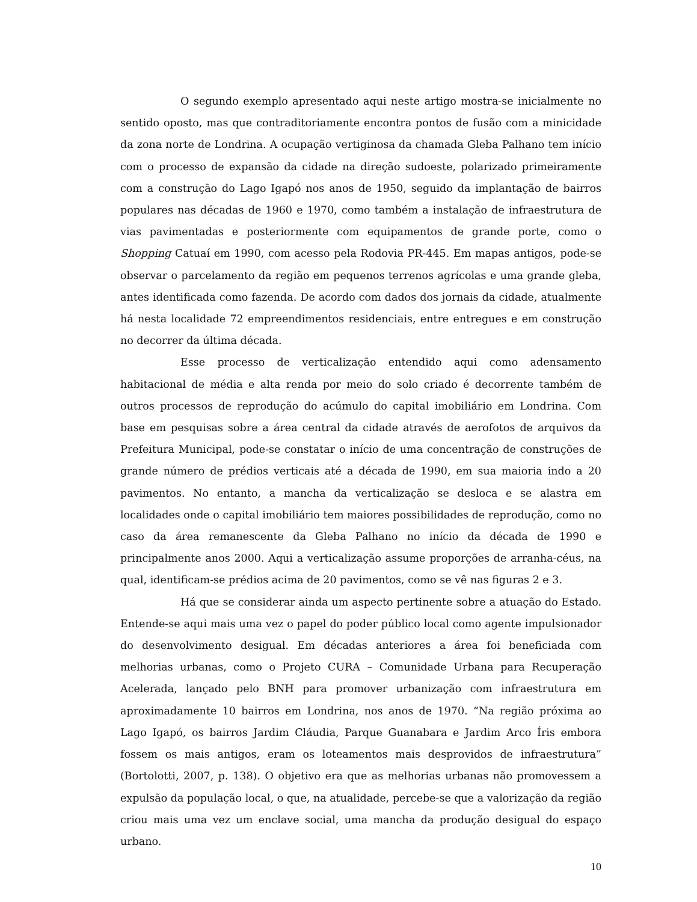O segundo exemplo apresentado aqui neste artigo mostra-se inicialmente no sentido oposto, mas que contraditoriamente encontra pontos de fusão com a minicidade da zona norte de Londrina. A ocupação vertiginosa da chamada Gleba Palhano tem início com o processo de expansão da cidade na direção sudoeste, polarizado primeiramente com a construção do Lago Igapó nos anos de 1950, seguido da implantação de bairros populares nas décadas de 1960 e 1970, como também a instalação de infraestrutura de vias pavimentadas e posteriormente com equipamentos de grande porte, como o Shopping Catuaí em 1990, com acesso pela Rodovia PR-445. Em mapas antigos, pode-se observar o parcelamento da região em pequenos terrenos agrícolas e uma grande gleba, antes identificada como fazenda. De acordo com dados dos jornais da cidade, atualmente há nesta localidade 72 empreendimentos residenciais, entre entregues e em construção no decorrer da última década.
Esse processo de verticalização entendido aqui como adensamento habitacional de média e alta renda por meio do solo criado é decorrente também de outros processos de reprodução do acúmulo do capital imobiliário em Londrina. Com base em pesquisas sobre a área central da cidade através de aerofotos de arquivos da Prefeitura Municipal, pode-se constatar o início de uma concentração de construções de grande número de prédios verticais até a década de 1990, em sua maioria indo a 20 pavimentos. No entanto, a mancha da verticalização se desloca e se alastra em localidades onde o capital imobiliário tem maiores possibilidades de reprodução, como no caso da área remanescente da Gleba Palhano no início da década de 1990 e principalmente anos 2000. Aqui a verticalização assume proporções de arranha-céus, na qual, identificam-se prédios acima de 20 pavimentos, como se vê nas figuras 2 e 3.
Há que se considerar ainda um aspecto pertinente sobre a atuação do Estado. Entende-se aqui mais uma vez o papel do poder público local como agente impulsionador do desenvolvimento desigual. Em décadas anteriores a área foi beneficiada com melhorias urbanas, como o Projeto CURA – Comunidade Urbana para Recuperação Acelerada, lançado pelo BNH para promover urbanização com infraestrutura em aproximadamente 10 bairros em Londrina, nos anos de 1970. “Na região próxima ao Lago Igapó, os bairros Jardim Cláudia, Parque Guanabara e Jardim Arco Íris embora fossem os mais antigos, eram os loteamentos mais desprovidos de infraestrutura” (Bortolotti, 2007, p. 138). O objetivo era que as melhorias urbanas não promovessem a expulsão da população local, o que, na atualidade, percebe-se que a valorização da região criou mais uma vez um enclave social, uma mancha da produção desigual do espaço urbano.
10